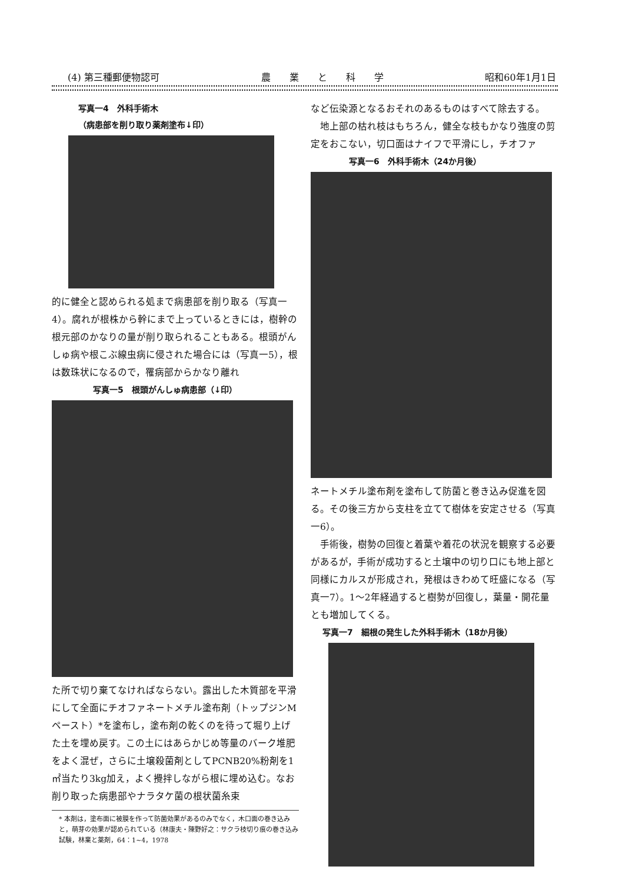(4) 第三種郵便物認可 農　　業　　と　　科　　学 昭和60年1月1日
写真一4　外科手術木
（病患部を削り取り薬剤塗布↓印）
的に健全と認められる処まで病患部を削り取る（写真一4）。腐れが根株から幹にまで上っているときには，樹幹の根元部のかなりの量が削り取られることもある。根頭がんしゅ病や根こぶ線虫病に侵された場合には（写真一5），根は数珠状になるので，罹病部からかなり離れ
写真一5　根頭がんしゅ病患部（↓印）
た所で切り棄てなければならない。露出した木質部を平滑にして全面にチオファネートメチル塗布剤（トップジンMペースト）*を塗布し，塗布剤の乾くのを待って堀り上げた土を埋め戻す。この土にはあらかじめ等量のバーク堆肥をよく混ぜ，さらに土壌殺菌剤としてPCNB20%粉剤を1㎡当たり3kg加え，よく攪拌しながら根に埋め込む。なお削り取った病患部やナラタケ菌の根状菌糸束
* 本剤は，塗布面に被膜を作って防菌効果があるのみでなく，木口面の巻き込みと，萌芽の効果が認められている（林康夫・陳野好之：サクラ枝切り痕の巻き込み試験，林業と薬剤，64：1~4，1978
など伝染源となるおそれのあるものはすべて除去する。
　地上部の枯れ枝はもちろん，健全な枝もかなり強度の剪定をおこない，切口面はナイフで平滑にし，チオファ
写真一6　外科手術木（24か月後）
ネートメチル塗布剤を塗布して防菌と巻き込み促進を図る。その後三方から支柱を立てて樹体を安定させる（写真一6）。
　手術後，樹勢の回復と着葉や着花の状況を観察する必要があるが，手術が成功すると土壌中の切り口にも地上部と同様にカルスが形成され，発根はきわめて旺盛になる（写真一7）。1～2年経過すると樹勢が回復し，葉量・開花量とも増加してくる。
写真一7　細根の発生した外科手術木（18か月後）